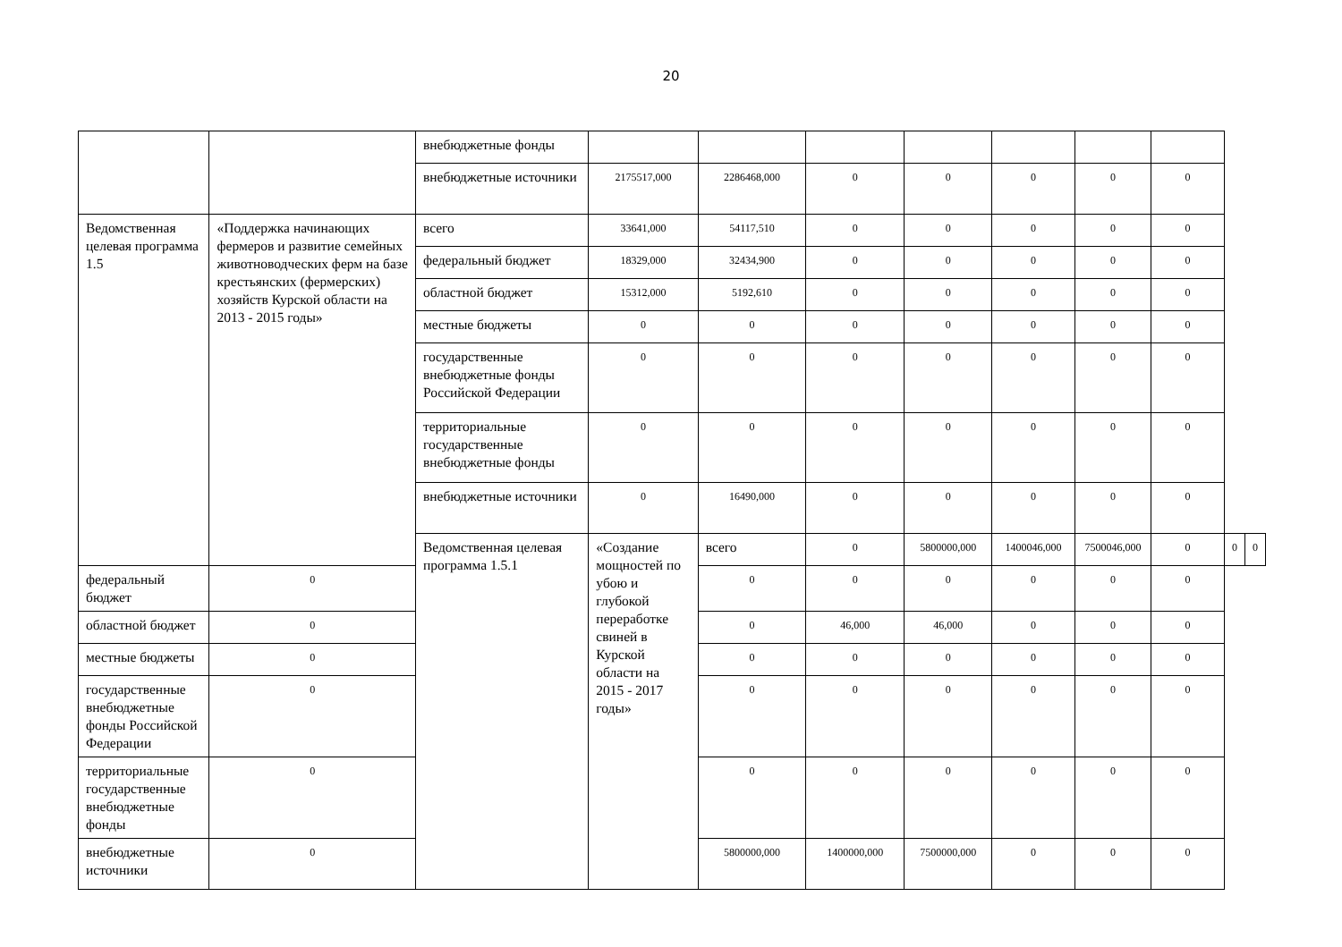20
| | | внебюджетные фонды | | | | | | | | | |
| | | внебюджетные источники | 2175517,000 | 2286468,000 | 0 | 0 | 0 | 0 | 0 | | |
| Ведомственная целевая программа 1.5 | «Поддержка начинающих фермеров и развитие семейных животноводческих ферм на базе крестьянских (фермерских) хозяйств Курской области на 2013 - 2015 годы» | всего | 33641,000 | 54117,510 | 0 | 0 | 0 | 0 | 0 | | |
| | | федеральный бюджет | 18329,000 | 32434,900 | 0 | 0 | 0 | 0 | 0 | | |
| | | областной бюджет | 15312,000 | 5192,610 | 0 | 0 | 0 | 0 | 0 | | |
| | | местные бюджеты | 0 | 0 | 0 | 0 | 0 | 0 | 0 | | |
| | | государственные внебюджетные фонды Российской Федерации | 0 | 0 | 0 | 0 | 0 | 0 | 0 | | |
| | | территориальные государственные внебюджетные фонды | 0 | 0 | 0 | 0 | 0 | 0 | 0 | | |
| | | внебюджетные источники | 0 | 16490,000 | 0 | 0 | 0 | 0 | 0 | | |
| | | Ведомственная целевая программа 1.5.1 | «Создание мощностей по убою и глубокой переработке свиней в Курской области на 2015 - 2017 годы» | всего | 0 | 5800000,000 | 1400046,000 | 7500046,000 | 0 | 0 | 0 |
| федеральный бюджет | 0 | | | 0 | 0 | 0 | 0 | 0 | 0 | | |
| областной бюджет | 0 | | | 0 | 46,000 | 46,000 | 0 | 0 | 0 | | |
| местные бюджеты | 0 | | | 0 | 0 | 0 | 0 | 0 | 0 | | |
| государственные внебюджетные фонды Российской Федерации | 0 | | | 0 | 0 | 0 | 0 | 0 | 0 | | |
| территориальные государственные внебюджетные фонды | 0 | | | 0 | 0 | 0 | 0 | 0 | 0 | | |
| внебюджетные источники | 0 | | | 5800000,000 | 1400000,000 | 7500000,000 | 0 | 0 | 0 | | |